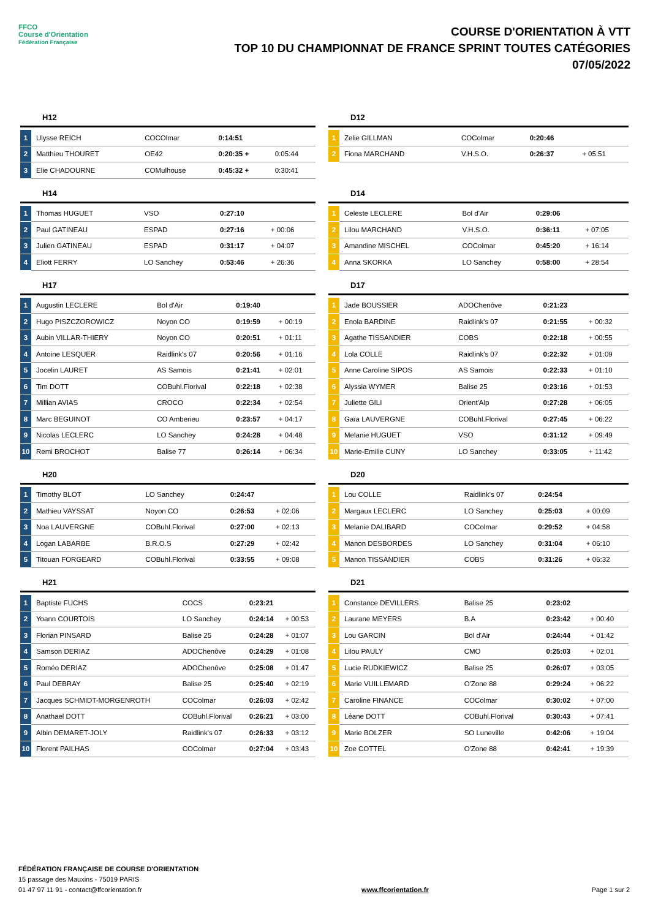FFCO
Course d'Orientation
Fédération Française
COURSE D'ORIENTATION À VTT
TOP 10 DU CHAMPIONNAT DE FRANCE SPRINT TOUTES CATÉGORIES
07/05/2022
H12
| 1 | Ulysse REICH | COCOlmar | 0:14:51 | |
| 2 | Matthieu THOURET | OE42 | 0:20:35 + | 0:05:44 |
| 3 | Elie CHADOURNE | COMulhouse | 0:45:32 + | 0:30:41 |
D12
| 1 | Zelie GILLMAN | COColmar | 0:20:46 | |
| 2 | Fiona MARCHAND | V.H.S.O. | 0:26:37 | + 05:51 |
H14
| 1 | Thomas HUGUET | VSO | 0:27:10 | |
| 2 | Paul GATINEAU | ESPAD | 0:27:16 | + 00:06 |
| 3 | Julien GATINEAU | ESPAD | 0:31:17 | + 04:07 |
| 4 | Eliott FERRY | LO Sanchey | 0:53:46 | + 26:36 |
D14
| 1 | Celeste LECLERE | Bol d'Air | 0:29:06 | |
| 2 | Lilou MARCHAND | V.H.S.O. | 0:36:11 | + 07:05 |
| 3 | Amandine MISCHEL | COColmar | 0:45:20 | + 16:14 |
| 4 | Anna SKORKA | LO Sanchey | 0:58:00 | + 28:54 |
H17
| 1 | Augustin LECLERE | Bol d'Air | 0:19:40 | |
| 2 | Hugo PISZCZOROWICZ | Noyon CO | 0:19:59 | + 00:19 |
| 3 | Aubin VILLAR-THIERY | Noyon CO | 0:20:51 | + 01:11 |
| 4 | Antoine LESQUER | Raidlink's 07 | 0:20:56 | + 01:16 |
| 5 | Jocelin LAURET | AS Samois | 0:21:41 | + 02:01 |
| 6 | Tim DOTT | COBuhl.Florival | 0:22:18 | + 02:38 |
| 7 | Millian AVIAS | CROCO | 0:22:34 | + 02:54 |
| 8 | Marc BEGUINOT | CO Amberieu | 0:23:57 | + 04:17 |
| 9 | Nicolas LECLERC | LO Sanchey | 0:24:28 | + 04:48 |
| 10 | Remi BROCHOT | Balise 77 | 0:26:14 | + 06:34 |
D17
| 1 | Jade BOUSSIER | ADOChenôve | 0:21:23 | |
| 2 | Enola BARDINE | Raidlink's 07 | 0:21:55 | + 00:32 |
| 3 | Agathe TISSANDIER | COBS | 0:22:18 | + 00:55 |
| 4 | Lola COLLE | Raidlink's 07 | 0:22:32 | + 01:09 |
| 5 | Anne Caroline SIPOS | AS Samois | 0:22:33 | + 01:10 |
| 6 | Alyssia WYMER | Balise 25 | 0:23:16 | + 01:53 |
| 7 | Juliette GILI | Orient'Alp | 0:27:28 | + 06:05 |
| 8 | Gaïa LAUVERGNE | COBuhl.Florival | 0:27:45 | + 06:22 |
| 9 | Melanie HUGUET | VSO | 0:31:12 | + 09:49 |
| 10 | Marie-Emilie CUNY | LO Sanchey | 0:33:05 | + 11:42 |
H20
| 1 | Timothy BLOT | LO Sanchey | 0:24:47 | |
| 2 | Mathieu VAYSSAT | Noyon CO | 0:26:53 | + 02:06 |
| 3 | Noa LAUVERGNE | COBuhl.Florival | 0:27:00 | + 02:13 |
| 4 | Logan LABARBE | B.R.O.S | 0:27:29 | + 02:42 |
| 5 | Titouan FORGEARD | COBuhl.Florival | 0:33:55 | + 09:08 |
D20
| 1 | Lou COLLE | Raidlink's 07 | 0:24:54 | |
| 2 | Margaux LECLERC | LO Sanchey | 0:25:03 | + 00:09 |
| 3 | Melanie DALIBARD | COColmar | 0:29:52 | + 04:58 |
| 4 | Manon DESBORDES | LO Sanchey | 0:31:04 | + 06:10 |
| 5 | Manon TISSANDIER | COBS | 0:31:26 | + 06:32 |
H21
| 1 | Baptiste FUCHS | COCS | 0:23:21 | |
| 2 | Yoann COURTOIS | LO Sanchey | 0:24:14 | + 00:53 |
| 3 | Florian PINSARD | Balise 25 | 0:24:28 | + 01:07 |
| 4 | Samson DERIAZ | ADOChenôve | 0:24:29 | + 01:08 |
| 5 | Roméo DERIAZ | ADOChenôve | 0:25:08 | + 01:47 |
| 6 | Paul DEBRAY | Balise 25 | 0:25:40 | + 02:19 |
| 7 | Jacques SCHMIDT-MORGENROTH | COColmar | 0:26:03 | + 02:42 |
| 8 | Anathael DOTT | COBuhl.Florival | 0:26:21 | + 03:00 |
| 9 | Albin DEMARET-JOLY | Raidlink's 07 | 0:26:33 | + 03:12 |
| 10 | Florent PAILHAS | COColmar | 0:27:04 | + 03:43 |
D21
| 1 | Constance DEVILLERS | Balise 25 | 0:23:02 | |
| 2 | Laurane MEYERS | B.A | 0:23:42 | + 00:40 |
| 3 | Lou GARCIN | Bol d'Air | 0:24:44 | + 01:42 |
| 4 | Lilou PAULY | CMO | 0:25:03 | + 02:01 |
| 5 | Lucie RUDKIEWICZ | Balise 25 | 0:26:07 | + 03:05 |
| 6 | Marie VUILLEMARD | O'Zone 88 | 0:29:24 | + 06:22 |
| 7 | Caroline FINANCE | COColmar | 0:30:02 | + 07:00 |
| 8 | Léane DOTT | COBuhl.Florival | 0:30:43 | + 07:41 |
| 9 | Marie BOLZER | SO Luneville | 0:42:06 | + 19:04 |
| 10 | Zoe COTTEL | O'Zone 88 | 0:42:41 | + 19:39 |
FÉDÉRATION FRANÇAISE DE COURSE D'ORIENTATION
15 passage des Mauxins - 75019 PARIS
01 47 97 11 91 - contact@ffcorientation.fr
www.ffcorientation.fr
Page 1 sur 2